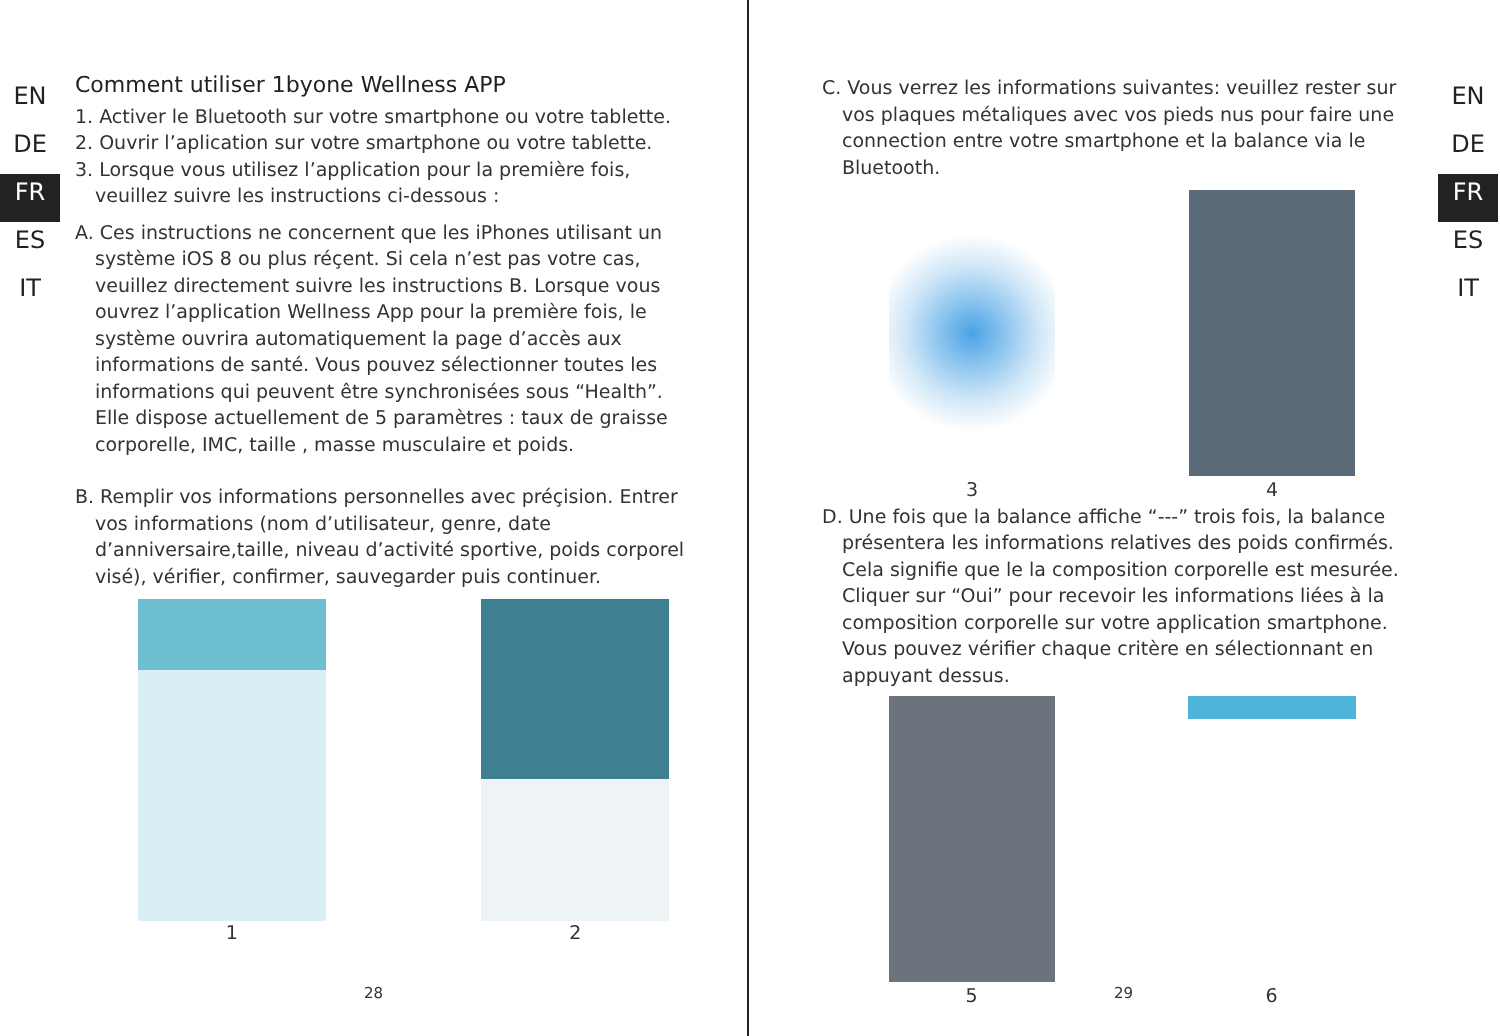EN
DE
FR
ES
IT
Comment utiliser 1byone Wellness APP
1. Activer le Bluetooth sur votre smartphone ou votre tablette.
2. Ouvrir l’aplication sur votre smartphone ou votre tablette.
3. Lorsque vous utilisez l’application pour la première fois, veuillez suivre les instructions ci-dessous :
A. Ces instructions ne concernent que les iPhones utilisant un système iOS 8 ou plus réçent. Si cela n’est pas votre cas, veuillez directement suivre les instructions B. Lorsque vous ouvrez l’application Wellness App pour la première fois, le système ouvrira automatiquement la page d’accès aux informations de santé. Vous pouvez sélectionner toutes les informations qui peuvent être synchronisées sous “Health”. Elle dispose actuellement de 5 paramètres : taux de graisse corporelle, IMC, taille , masse musculaire et poids.
B. Remplir vos informations personnelles avec préçision. Entrer vos informations (nom d’utilisateur, genre, date d’anniversaire,taille, niveau d’activité sportive, poids corporel visé), vérifier, confirmer, sauvegarder puis continuer.
1 2
28
C. Vous verrez les informations suivantes: veuillez rester sur vos plaques métaliques avec vos pieds nus pour faire une connection entre votre smartphone et la balance via le Bluetooth.
3 4
D. Une fois que la balance affiche “---” trois fois, la balance présentera les informations relatives des poids confirmés. Cela signifie que le la composition corporelle est mesurée. Cliquer sur “Oui” pour recevoir les informations liées à la composition corporelle sur votre application smartphone. Vous pouvez vérifier chaque critère en sélectionnant en appuyant dessus.
5 6
EN
DE
FR
ES
IT
29